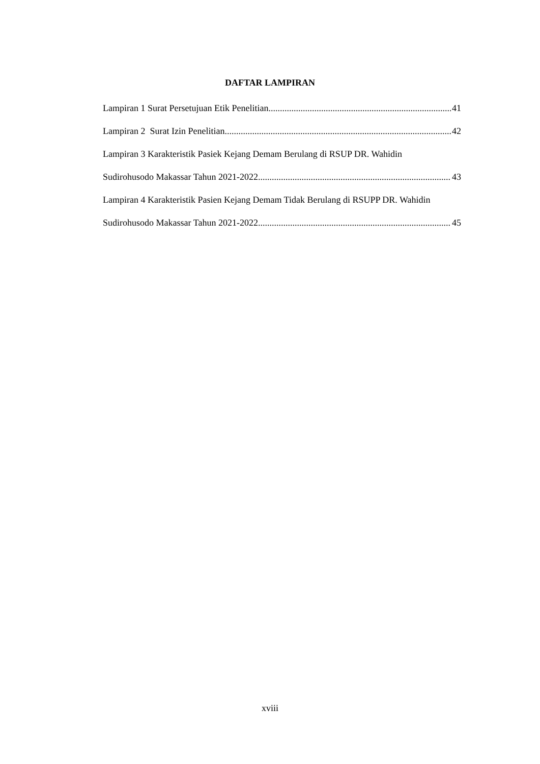DAFTAR LAMPIRAN
Lampiran 1 Surat Persetujuan Etik Penelitian 41
Lampiran 2 Surat Izin Penelitian 42
Lampiran 3 Karakteristik Pasiek Kejang Demam Berulang di RSUP DR. Wahidin
Sudirohusodo Makassar Tahun 2021-2022 43
Lampiran 4 Karakteristik Pasien Kejang Demam Tidak Berulang di RSUPP DR. Wahidin
Sudirohusodo Makassar Tahun 2021-2022 45
xviii